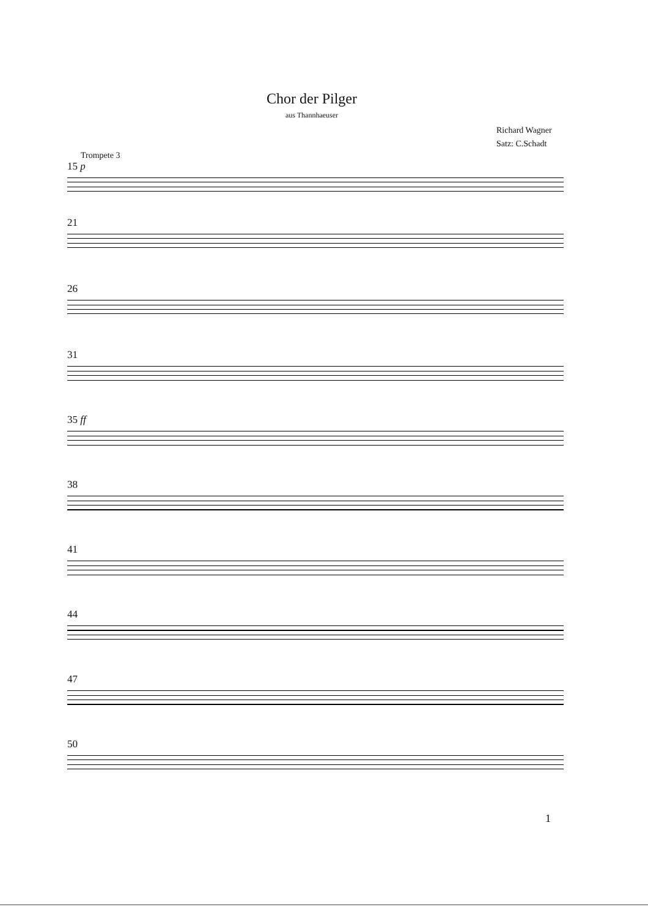Chor der Pilger
aus Thannhaeuser
Richard Wagner
Satz: C.Schadt
Trompete 3
15 p
21
26
31
35 ff
38
41
44
47
50
1